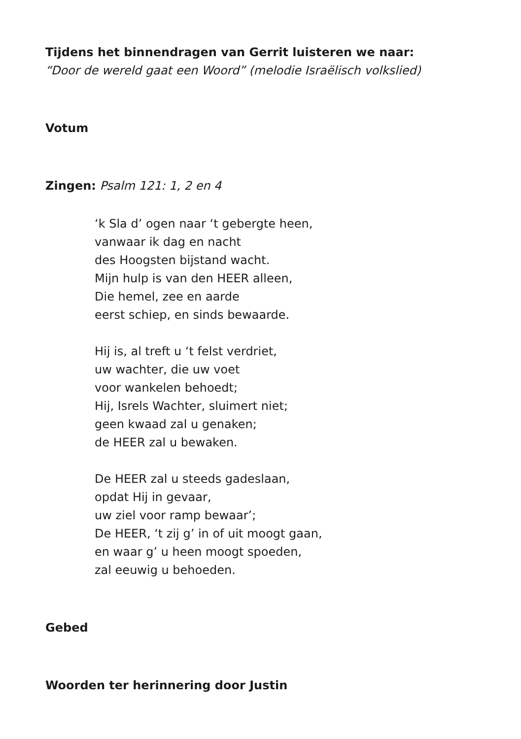Tijdens het binnendragen van Gerrit luisteren we naar:
“Door de wereld gaat een Woord” (melodie Israëlisch volkslied)
Votum
Zingen: Psalm 121: 1, 2 en 4
‘k Sla d’ ogen naar ‘t gebergte heen,
vanwaar ik dag en nacht
des Hoogsten bijstand wacht.
Mijn hulp is van den HEER alleen,
Die hemel, zee en aarde
eerst schiep, en sinds bewaarde.
Hij is, al treft u ‘t felst verdriet,
uw wachter, die uw voet
voor wankelen behoedt;
Hij, Isrels Wachter, sluimert niet;
geen kwaad zal u genaken;
de HEER zal u bewaken.
De HEER zal u steeds gadeslaan,
opdat Hij in gevaar,
uw ziel voor ramp bewaar’;
De HEER, ‘t zij g’ in of uit moogt gaan,
en waar g’ u heen moogt spoeden,
zal eeuwig u behoeden.
Gebed
Woorden ter herinnering door Justin